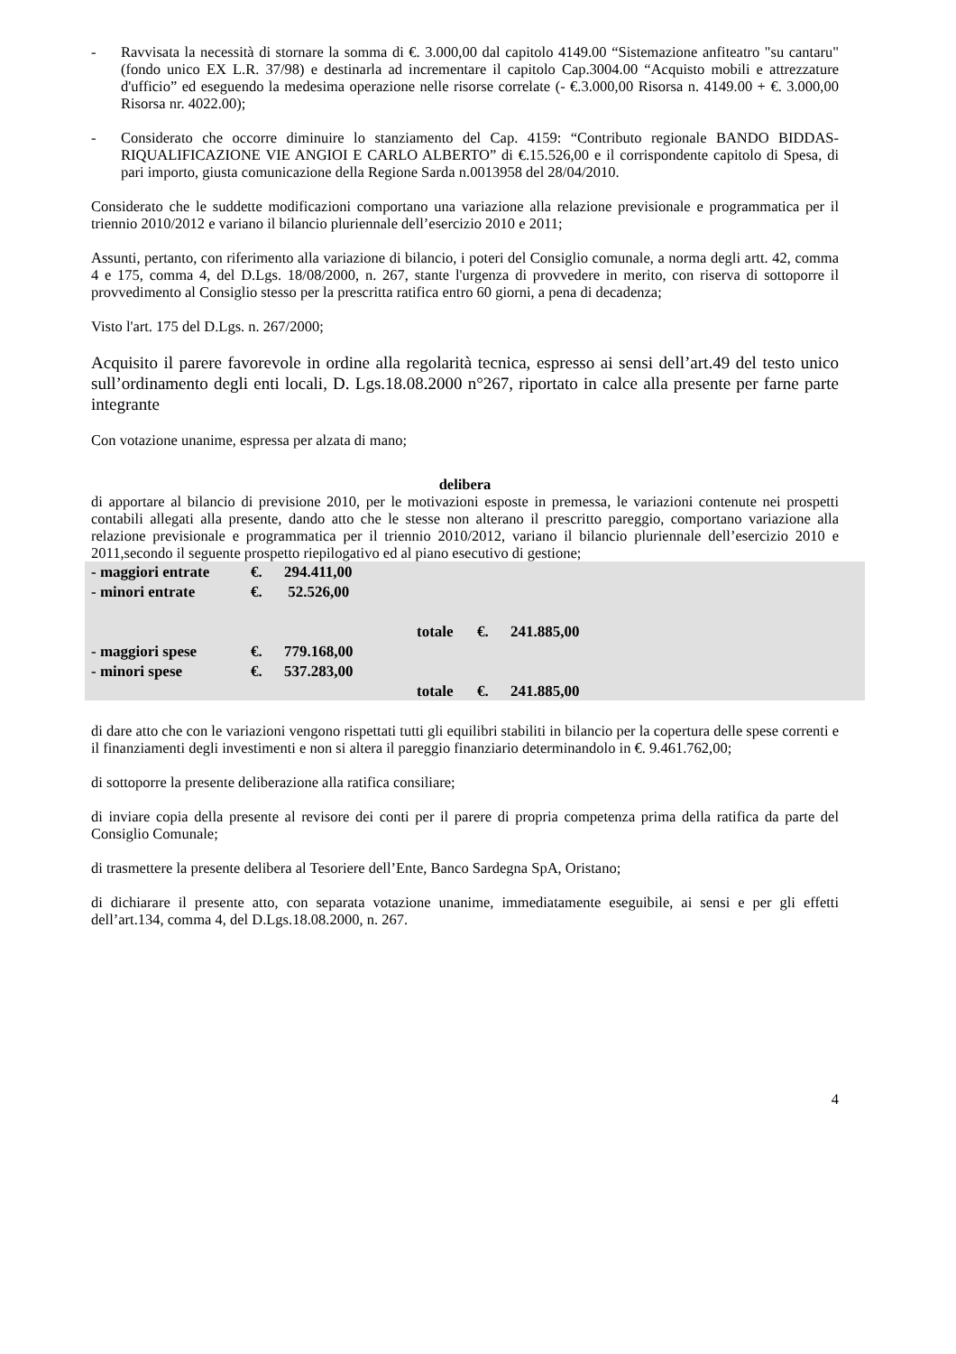- Ravvisata la necessità di stornare la somma di €. 3.000,00 dal capitolo 4149.00 “Sistemazione anfiteatro "su cantaru" (fondo unico EX L.R. 37/98) e destinarla ad incrementare il capitolo Cap.3004.00 “Acquisto mobili e attrezzature d'ufficio” ed eseguendo la medesima operazione nelle risorse correlate (- €.3.000,00 Risorsa n. 4149.00 + €. 3.000,00 Risorsa nr. 4022.00);
- Considerato che occorre diminuire lo stanziamento del Cap. 4159: “Contributo regionale BANDO BIDDAS- RIQUALIFICAZIONE VIE ANGIOI E CARLO ALBERTO” di €.15.526,00 e il corrispondente capitolo di Spesa, di pari importo, giusta comunicazione della Regione Sarda n.0013958 del 28/04/2010.
Considerato che le suddette modificazioni comportano una variazione alla relazione previsionale e programmatica per il triennio 2010/2012 e variano il bilancio pluriennale dell’esercizio 2010 e 2011;
Assunti, pertanto, con riferimento alla variazione di bilancio, i poteri del Consiglio comunale, a norma degli artt. 42, comma 4 e 175, comma 4, del D.Lgs. 18/08/2000, n. 267, stante l'urgenza di provvedere in merito, con riserva di sottoporre il provvedimento al Consiglio stesso per la prescritta ratifica entro 60 giorni, a pena di decadenza;
Visto l'art. 175 del D.Lgs. n. 267/2000;
Acquisito il parere favorevole in ordine alla regolarità tecnica, espresso ai sensi dell’art.49 del testo unico sull’ordinamento degli enti locali, D. Lgs.18.08.2000 n°267, riportato in calce alla presente per farne parte integrante
Con votazione unanime, espressa per alzata di mano;
delibera
di apportare al bilancio di previsione 2010, per le motivazioni esposte in premessa, le variazioni contenute nei prospetti contabili allegati alla presente, dando atto che le stesse non alterano il prescritto pareggio, comportano variazione alla relazione previsionale e programmatica per il triennio 2010/2012, variano il bilancio pluriennale dell’esercizio 2010 e 2011,secondo il seguente prospetto riepilogativo ed al piano esecutivo di gestione;
| - maggiori entrate | €. | 294.411,00 | | | |
| - minori entrate | €. | 52.526,00 | | | |
| | | | totale | €. | 241.885,00 |
| - maggiori spese | €. | 779.168,00 | | | |
| - minori spese | €. | 537.283,00 | | | |
| | | | totale | €. | 241.885,00 |
di dare atto che con le variazioni vengono rispettati tutti gli equilibri stabiliti in bilancio per la copertura delle spese correnti e il finanziamenti degli investimenti e non si altera il pareggio finanziario determinandolo in €. 9.461.762,00;
di sottoporre la presente deliberazione alla ratifica consiliare;
di inviare copia della presente al revisore dei conti per il parere di propria competenza prima della ratifica da parte del Consiglio Comunale;
di trasmettere la presente delibera al Tesoriere dell’Ente, Banco Sardegna SpA, Oristano;
di dichiarare il presente atto, con separata votazione unanime, immediatamente eseguibile, ai sensi e per gli effetti dell’art.134, comma 4, del D.Lgs.18.08.2000, n. 267.
4